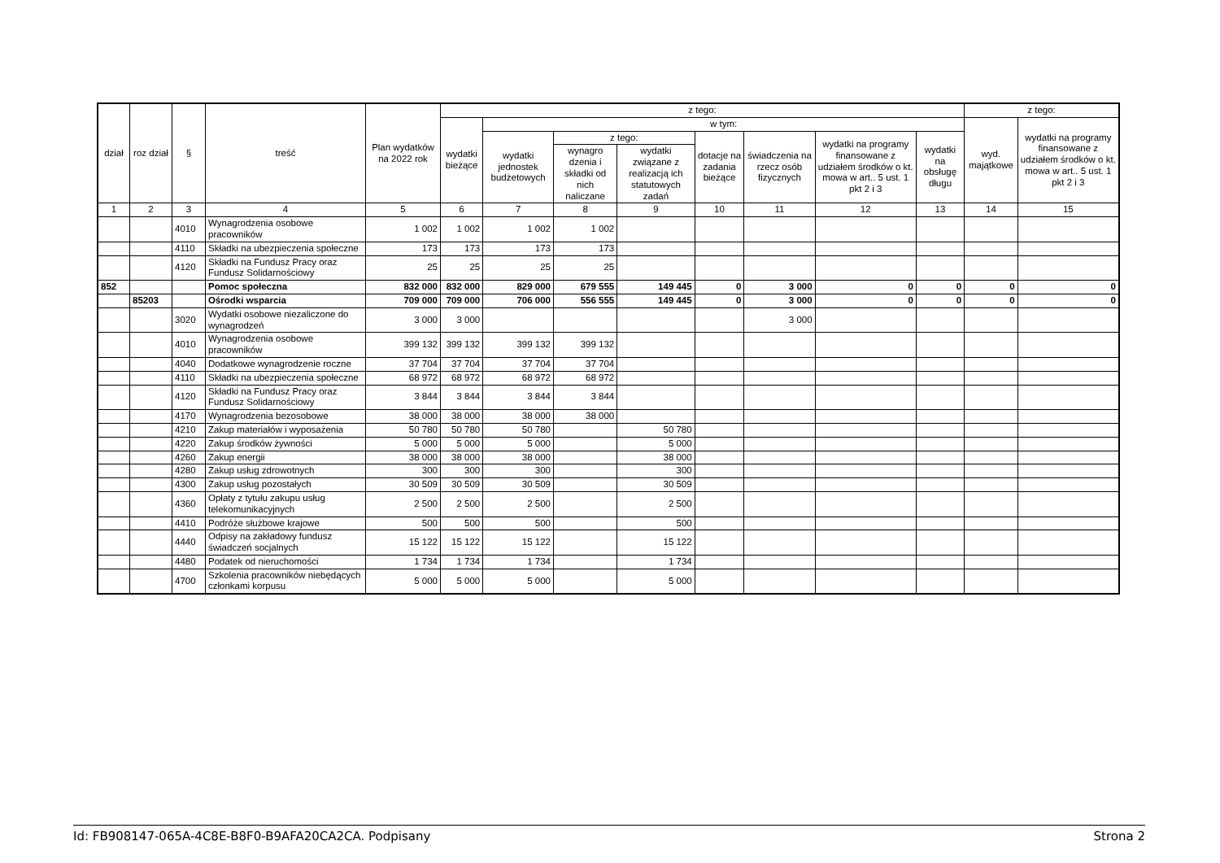| dział | roz dział | § | treść | Plan wydatków na 2022 rok | z tego: | | | | | | | | z tego: | |
| --- | --- | --- | --- | --- | --- | --- | --- | --- | --- | --- | --- | --- | --- | --- |
| | | | | | wydatki bieżące | w tym: | | | | | | | wyd. majątkowe | wydatki na programy finansowane z udziałem środków o kt. mowa w art.. 5 ust. 1 pkt 2 i 3 |
| | | | | | | wydatki jednostek budżetowych | z tego: | | dotacje na zadania bieżące | świadczenia na rzecz osób fizycznych | wydatki na programy finansowane z udziałem środków o kt. mowa w art.. 5 ust. 1 pkt 2 i 3 | wydatki na obsługę długu | | |
| | | | | | | | wynagro dzenia i składki od nich naliczane | wydatki związane z realizacją ich statutowych zadań | | | | | | |
| 1 | 2 | 3 | 4 | 5 | 6 | 7 | 8 | 9 | 10 | 11 | 12 | 13 | 14 | 15 |
| | | 4010 | Wynagrodzenia osobowe pracowników | 1 002 | 1 002 | 1 002 | 1 002 | | | | | | | |
| | | 4110 | Składki na ubezpieczenia społeczne | 173 | 173 | 173 | 173 | | | | | | | |
| | | 4120 | Składki na Fundusz Pracy oraz Fundusz Solidarnościowy | 25 | 25 | 25 | 25 | | | | | | | |
| 852 | | | Pomoc społeczna | 832 000 | 832 000 | 829 000 | 679 555 | 149 445 | 0 | 3 000 | 0 | 0 | 0 | 0 |
| | 85203 | | Ośrodki wsparcia | 709 000 | 709 000 | 706 000 | 556 555 | 149 445 | 0 | 3 000 | 0 | 0 | 0 | 0 |
| | | 3020 | Wydatki osobowe niezaliczone do wynagrodzeń | 3 000 | 3 000 | | | | | 3 000 | | | | |
| | | 4010 | Wynagrodzenia osobowe pracowników | 399 132 | 399 132 | 399 132 | 399 132 | | | | | | | |
| | | 4040 | Dodatkowe wynagrodzenie roczne | 37 704 | 37 704 | 37 704 | 37 704 | | | | | | | |
| | | 4110 | Składki na ubezpieczenia społeczne | 68 972 | 68 972 | 68 972 | 68 972 | | | | | | | |
| | | 4120 | Składki na Fundusz Pracy oraz Fundusz Solidarnościowy | 3 844 | 3 844 | 3 844 | 3 844 | | | | | | | |
| | | 4170 | Wynagrodzenia bezosobowe | 38 000 | 38 000 | 38 000 | 38 000 | | | | | | | |
| | | 4210 | Zakup materiałów i wyposażenia | 50 780 | 50 780 | 50 780 | | 50 780 | | | | | | |
| | | 4220 | Zakup środków żywności | 5 000 | 5 000 | 5 000 | | 5 000 | | | | | | |
| | | 4260 | Zakup energii | 38 000 | 38 000 | 38 000 | | 38 000 | | | | | | |
| | | 4280 | Zakup usług zdrowotnych | 300 | 300 | 300 | | 300 | | | | | | |
| | | 4300 | Zakup usług pozostałych | 30 509 | 30 509 | 30 509 | | 30 509 | | | | | | |
| | | 4360 | Opłaty z tytułu zakupu usług telekomunikacyjnych | 2 500 | 2 500 | 2 500 | | 2 500 | | | | | | |
| | | 4410 | Podróże służbowe krajowe | 500 | 500 | 500 | | 500 | | | | | | |
| | | 4440 | Odpisy na zakładowy fundusz świadczeń socjalnych | 15 122 | 15 122 | 15 122 | | 15 122 | | | | | | |
| | | 4480 | Podatek od nieruchomości | 1 734 | 1 734 | 1 734 | | 1 734 | | | | | | |
| | | 4700 | Szkolenia pracowników niebędących członkami korpusu | 5 000 | 5 000 | 5 000 | | 5 000 | | | | | | |
Id: FB908147-065A-4C8E-B8F0-B9AFA20CA2CA. Podpisany Strona 2